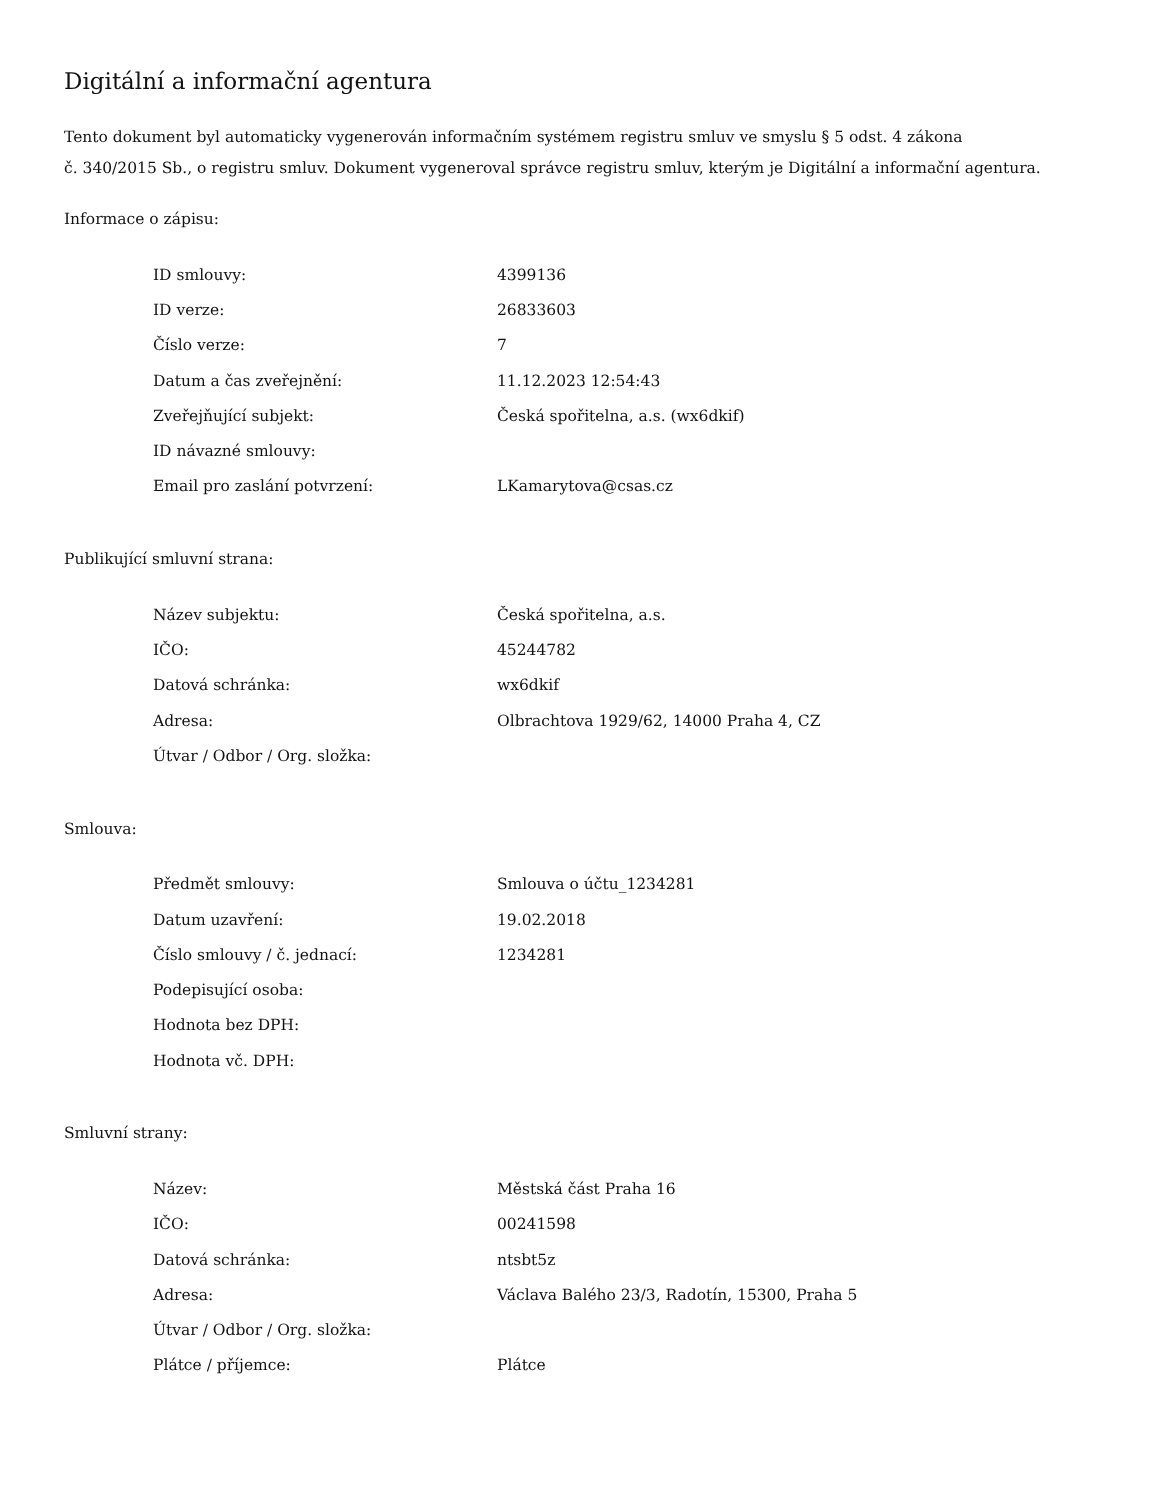Digitální a informační agentura
Tento dokument byl automaticky vygenerován informačním systémem registru smluv ve smyslu § 5 odst. 4 zákona
č. 340/2015 Sb., o registru smluv. Dokument vygeneroval správce registru smluv, kterým je Digitální a informační agentura.
Informace o zápisu:
| ID smlouvy: | 4399136 |
| ID verze: | 26833603 |
| Číslo verze: | 7 |
| Datum a čas zveřejnění: | 11.12.2023 12:54:43 |
| Zveřejňující subjekt: | Česká spořitelna, a.s. (wx6dkif) |
| ID návazné smlouvy: | |
| Email pro zaslání potvrzení: | LKamarytova@csas.cz |
Publikující smluvní strana:
| Název subjektu: | Česká spořitelna, a.s. |
| IČO: | 45244782 |
| Datová schránka: | wx6dkif |
| Adresa: | Olbrachtova 1929/62, 14000 Praha 4, CZ |
| Útvar / Odbor / Org. složka: | |
Smlouva:
| Předmět smlouvy: | Smlouva o účtu_1234281 |
| Datum uzavření: | 19.02.2018 |
| Číslo smlouvy / č. jednací: | 1234281 |
| Podepisující osoba: | |
| Hodnota bez DPH: | |
| Hodnota vč. DPH: | |
Smluvní strany:
| Název: | Městská část Praha 16 |
| IČO: | 00241598 |
| Datová schránka: | ntsbt5z |
| Adresa: | Václava Balého 23/3, Radotín, 15300, Praha 5 |
| Útvar / Odbor / Org. složka: | |
| Plátce / příjemce: | Plátce |